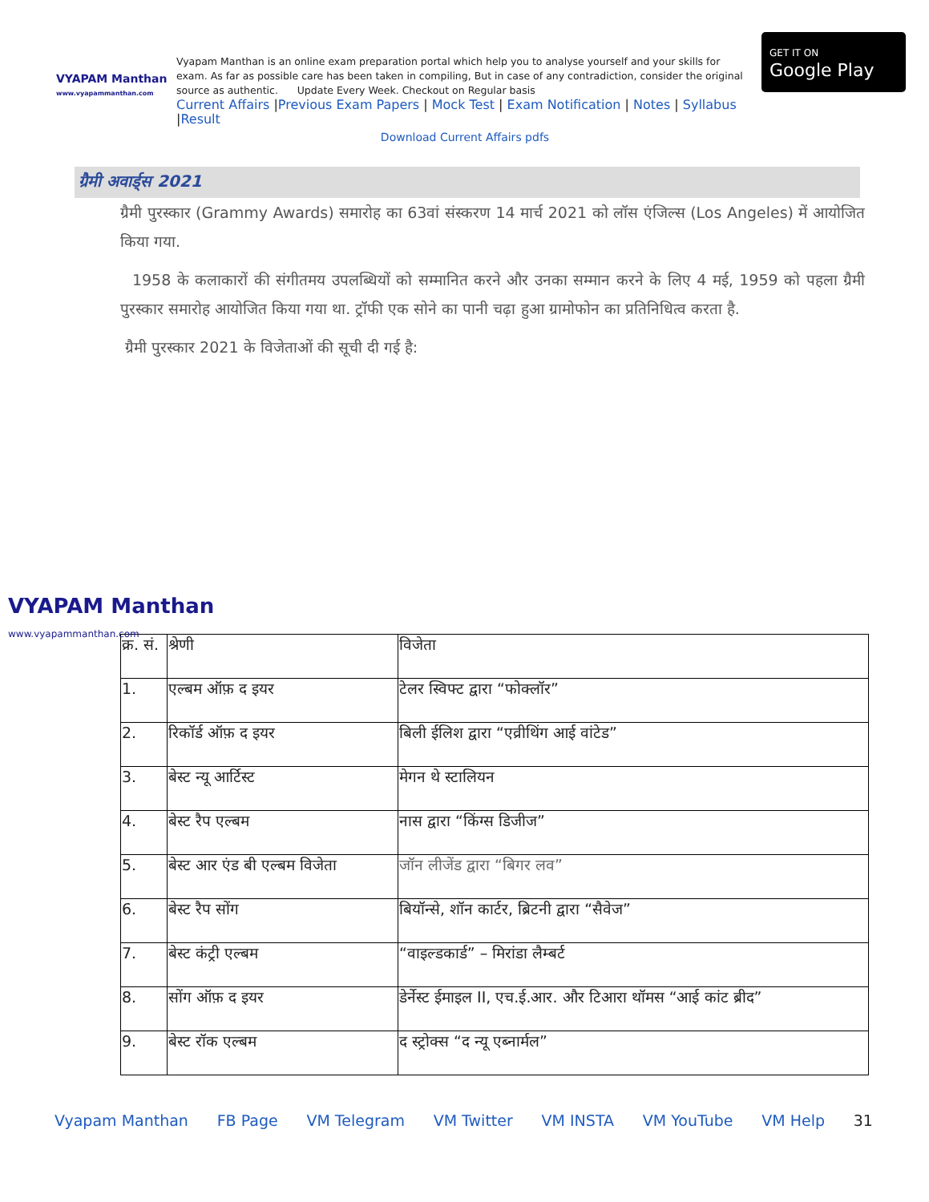VYAPAM Manthan
www.vyapammanthan.com
Vyapam Manthan is an online exam preparation portal which help you to analyse yourself and your skills for exam. As far as possible care has been taken in compiling, But in case of any contradiction, consider the original source as authentic. Update Every Week. Checkout on Regular basis
Current Affairs |Previous Exam Papers | Mock Test | Exam Notification | Notes | Syllabus |Result
Download Current Affairs pdfs
GET IT ON
Google Play
ग्रैमी अवार्ड्स 2021
ग्रैमी पुरस्कार (Grammy Awards) समारोह का 63वां संस्करण 14 मार्च 2021 को लॉस एंजिल्स (Los Angeles) में आयोजित किया गया.
1958 के कलाकारों की संगीतमय उपलब्धियों को सम्मानित करने और उनका सम्मान करने के लिए 4 मई, 1959 को पहला ग्रैमी पुरस्कार समारोह आयोजित किया गया था. ट्रॉफी एक सोने का पानी चढ़ा हुआ ग्रामोफोन का प्रतिनिधित्व करता है.
ग्रैमी पुरस्कार 2021 के विजेताओं की सूची दी गई है:
VYAPAM Manthan
www.vyapammanthan.com
| क्र. सं. | श्रेणी | विजेता |
| --- | --- | --- |
| 1. | एल्बम ऑफ़ द इयर | टेलर स्विफ्ट द्वारा “फोक्लॉर” |
| 2. | रिकॉर्ड ऑफ़ द इयर | बिली ईलिश द्वारा “एव्रीथिंग आई वांटेड” |
| 3. | बेस्ट न्यू आर्टिस्ट | मेगन थे स्टालियन |
| 4. | बेस्ट रैप एल्बम | नास द्वारा “किंग्स डिजीज” |
| 5. | बेस्ट आर एंड बी एल्बम विजेता | जॉन लीजेंड द्वारा “बिगर लव” |
| 6. | बेस्ट रैप सोंग | बियॉन्से, शॉन कार्टर, ब्रिटनी द्वारा “सैवेज” |
| 7. | बेस्ट कंट्री एल्बम | “वाइल्डकार्ड” – मिरांडा लैम्बर्ट |
| 8. | सोंग ऑफ़ द इयर | डेर्नेस्ट ईमाइल II, एच.ई.आर. और टिआरा थॉमस “आई कांट ब्रीद” |
| 9. | बेस्ट रॉक एल्बम | द स्ट्रोक्स “द न्यू एब्नार्मल” |
Vyapam Manthan FB Page VM Telegram VM Twitter VM INSTA VM YouTube VM Help 31